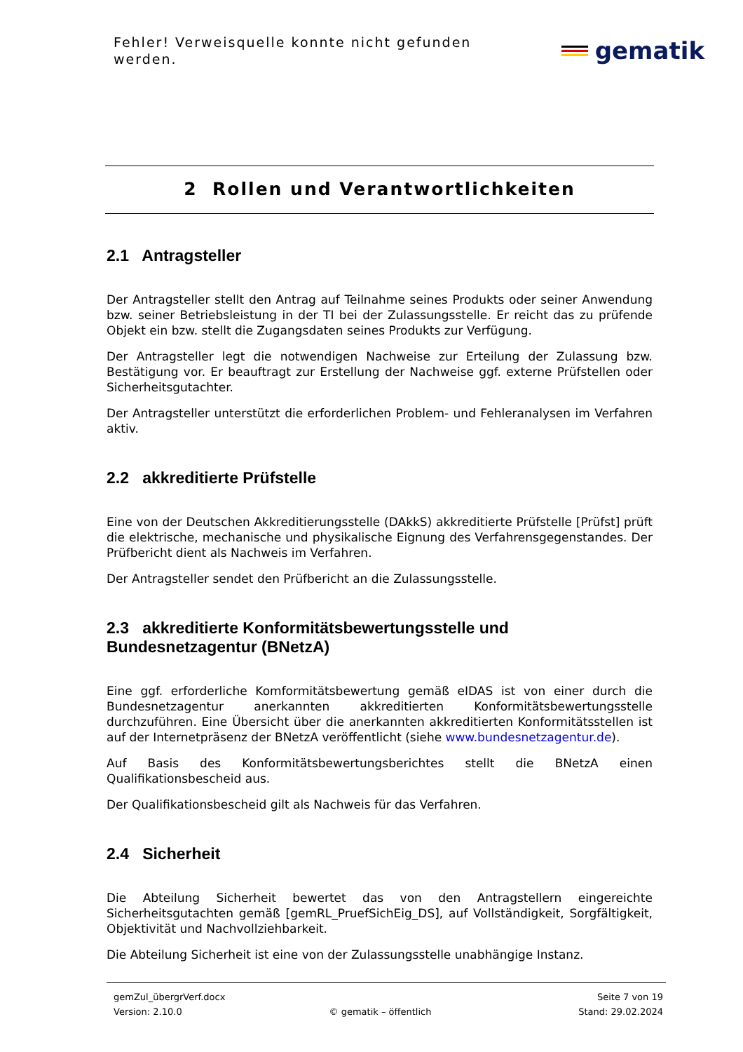Fehler! Verweisquelle konnte nicht gefunden werden.
gematik
2 Rollen und Verantwortlichkeiten
2.1 Antragsteller
Der Antragsteller stellt den Antrag auf Teilnahme seines Produkts oder seiner Anwendung bzw. seiner Betriebsleistung in der TI bei der Zulassungsstelle. Er reicht das zu prüfende Objekt ein bzw. stellt die Zugangsdaten seines Produkts zur Verfügung.
Der Antragsteller legt die notwendigen Nachweise zur Erteilung der Zulassung bzw. Bestätigung vor. Er beauftragt zur Erstellung der Nachweise ggf. externe Prüfstellen oder Sicherheitsgutachter.
Der Antragsteller unterstützt die erforderlichen Problem- und Fehleranalysen im Verfahren aktiv.
2.2 akkreditierte Prüfstelle
Eine von der Deutschen Akkreditierungsstelle (DAkkS) akkreditierte Prüfstelle [Prüfst] prüft die elektrische, mechanische und physikalische Eignung des Verfahrensgegenstandes. Der Prüfbericht dient als Nachweis im Verfahren.
Der Antragsteller sendet den Prüfbericht an die Zulassungsstelle.
2.3 akkreditierte Konformitätsbewertungsstelle und Bundesnetzagentur (BNetzA)
Eine ggf. erforderliche Komformitätsbewertung gemäß eIDAS ist von einer durch die Bundesnetzagentur anerkannten akkreditierten Konformitätsbewertungsstelle durchzuführen. Eine Übersicht über die anerkannten akkreditierten Konformitätsstellen ist auf der Internetpräsenz der BNetzA veröffentlicht (siehe www.bundesnetzagentur.de).
Auf Basis des Konformitätsbewertungsberichtes stellt die BNetzA einen Qualifikationsbescheid aus.
Der Qualifikationsbescheid gilt als Nachweis für das Verfahren.
2.4 Sicherheit
Die Abteilung Sicherheit bewertet das von den Antragstellern eingereichte Sicherheitsgutachten gemäß [gemRL_PruefSichEig_DS], auf Vollständigkeit, Sorgfältigkeit, Objektivität und Nachvollziehbarkeit.
Die Abteilung Sicherheit ist eine von der Zulassungsstelle unabhängige Instanz.
gemZul_übergrVerf.docx Seite 7 von 19
Version: 2.10.0 © gematik – öffentlich Stand: 29.02.2024